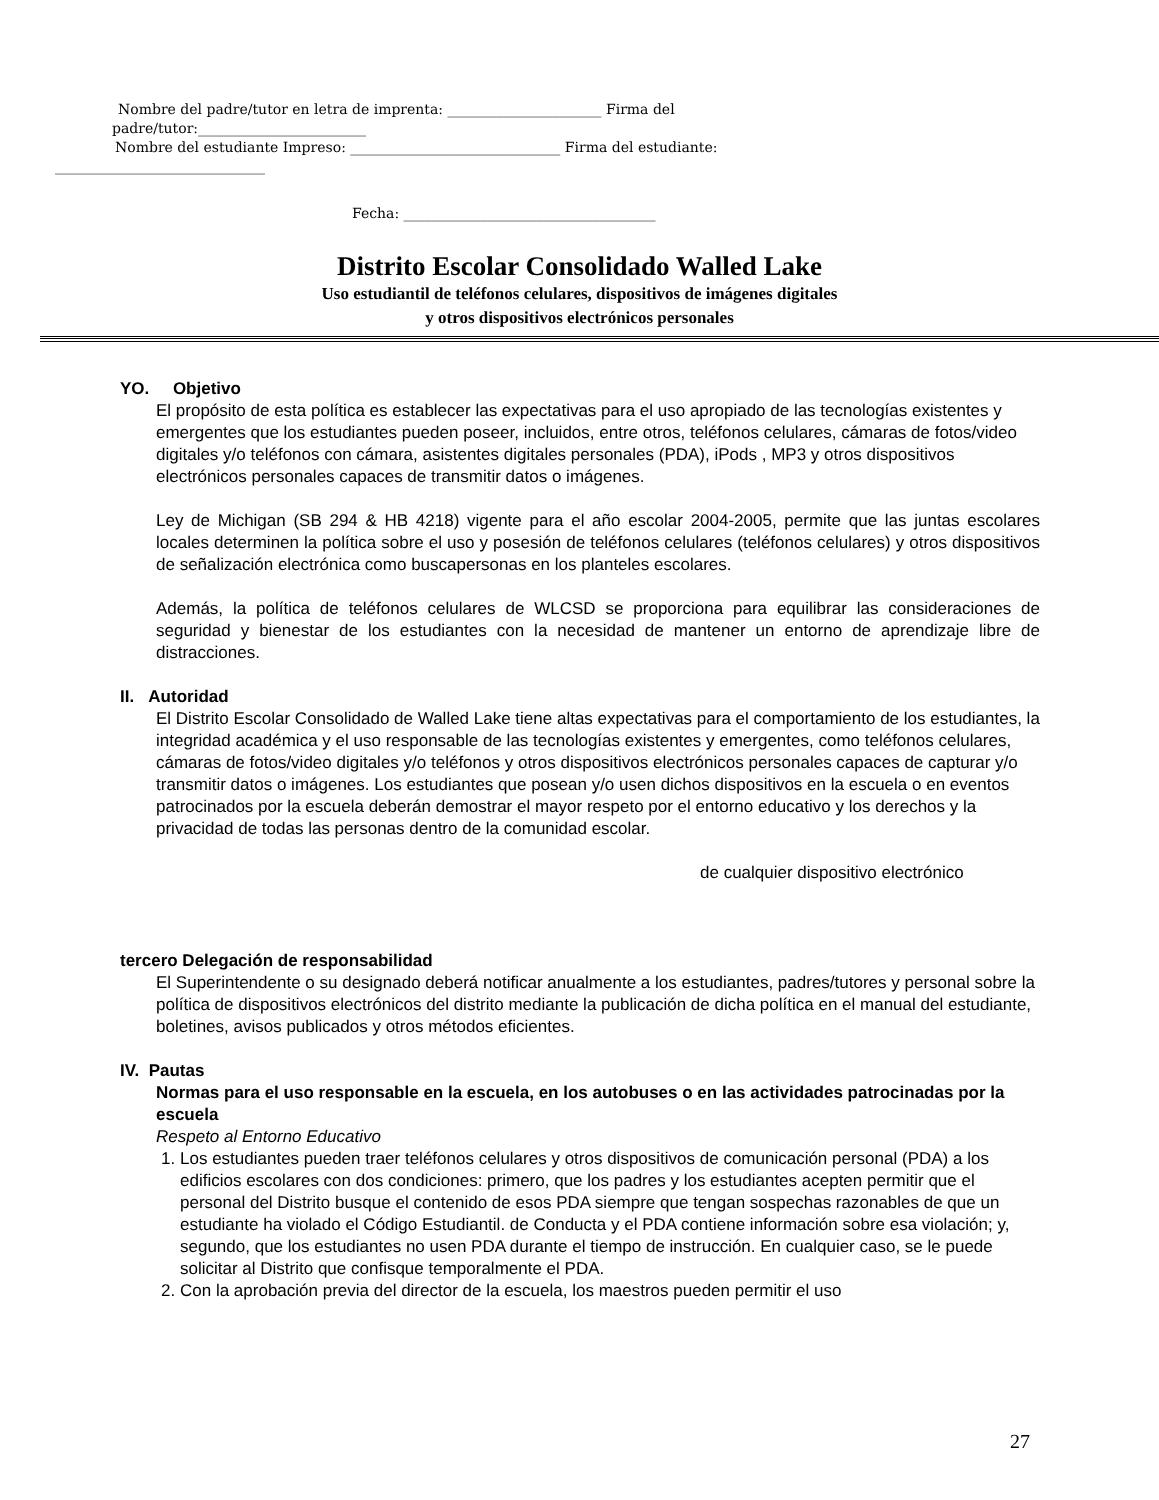Nombre del padre/tutor en letra de imprenta: ______________________ Firma del
padre/tutor:________________________
Nombre del estudiante Impreso: ______________________________ Firma del estudiante:
______________________________
Fecha: ____________________________________
Distrito Escolar Consolidado Walled Lake
Uso estudiantil de teléfonos celulares, dispositivos de imágenes digitales
y otros dispositivos electrónicos personales
YO. Objetivo
El propósito de esta política es establecer las expectativas para el uso apropiado de las tecnologías existentes y emergentes que los estudiantes pueden poseer, incluidos, entre otros, teléfonos celulares, cámaras de fotos/video digitales y/o teléfonos con cámara, asistentes digitales personales (PDA), iPods , MP3 y otros dispositivos electrónicos personales capaces de transmitir datos o imágenes.
Ley de Michigan (SB 294 & HB 4218) vigente para el año escolar 2004-2005, permite que las juntas escolares locales determinen la política sobre el uso y posesión de teléfonos celulares (teléfonos celulares) y otros dispositivos de señalización electrónica como buscapersonas en los planteles escolares.
Además, la política de teléfonos celulares de WLCSD se proporciona para equilibrar las consideraciones de seguridad y bienestar de los estudiantes con la necesidad de mantener un entorno de aprendizaje libre de distracciones.
II. Autoridad
El Distrito Escolar Consolidado de Walled Lake tiene altas expectativas para el comportamiento de los estudiantes, la integridad académica y el uso responsable de las tecnologías existentes y emergentes, como teléfonos celulares, cámaras de fotos/video digitales y/o teléfonos y otros dispositivos electrónicos personales capaces de capturar y/o transmitir datos o imágenes. Los estudiantes que posean y/o usen dichos dispositivos en la escuela o en eventos patrocinados por la escuela deberán demostrar el mayor respeto por el entorno educativo y los derechos y la privacidad de todas las personas dentro de la comunidad escolar.
de cualquier dispositivo electrónico
tercero Delegación de responsabilidad
El Superintendente o su designado deberá notificar anualmente a los estudiantes, padres/tutores y personal sobre la política de dispositivos electrónicos del distrito mediante la publicación de dicha política en el manual del estudiante, boletines, avisos publicados y otros métodos eficientes.
IV. Pautas
Normas para el uso responsable en la escuela, en los autobuses o en las actividades patrocinadas por la escuela
Respeto al Entorno Educativo
1. Los estudiantes pueden traer teléfonos celulares y otros dispositivos de comunicación personal (PDA) a los edificios escolares con dos condiciones: primero, que los padres y los estudiantes acepten permitir que el personal del Distrito busque el contenido de esos PDA siempre que tengan sospechas razonables de que un estudiante ha violado el Código Estudiantil. de Conducta y el PDA contiene información sobre esa violación; y, segundo, que los estudiantes no usen PDA durante el tiempo de instrucción. En cualquier caso, se le puede solicitar al Distrito que confisque temporalmente el PDA.
2. Con la aprobación previa del director de la escuela, los maestros pueden permitir el uso
27